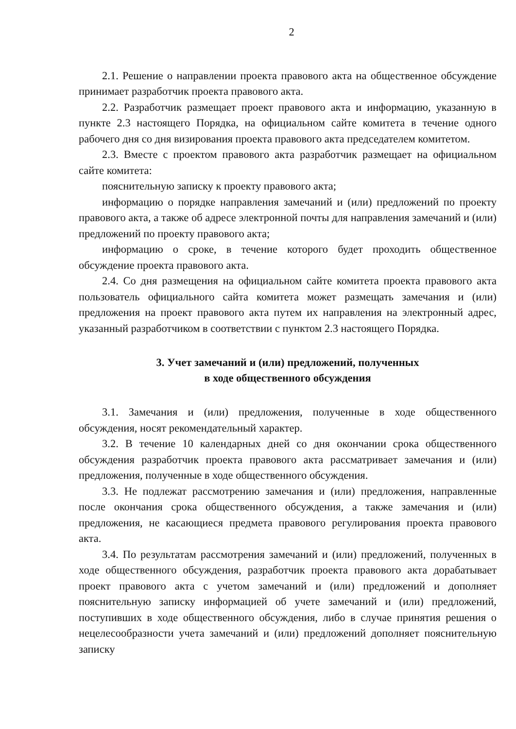2
2.1. Решение о направлении проекта правового акта на общественное обсуждение принимает разработчик проекта правового акта.
2.2. Разработчик размещает проект правового акта и информацию, указанную в пункте 2.3 настоящего Порядка, на официальном сайте комитета в течение одного рабочего дня со дня визирования проекта правового акта председателем комитетом.
2.3. Вместе с проектом правового акта разработчик размещает на официальном сайте комитета:
пояснительную записку к проекту правового акта;
информацию о порядке направления замечаний и (или) предложений по проекту правового акта, а также об адресе электронной почты для направления замечаний и (или) предложений по проекту правового акта;
информацию о сроке, в течение которого будет проходить общественное обсуждение проекта правового акта.
2.4. Со дня размещения на официальном сайте комитета проекта правового акта пользователь официального сайта комитета может размещать замечания и (или) предложения на проект правового акта путем их направления на электронный адрес, указанный разработчиком в соответствии с пунктом 2.3 настоящего Порядка.
3. Учет замечаний и (или) предложений, полученных
в ходе общественного обсуждения
3.1. Замечания и (или) предложения, полученные в ходе общественного обсуждения, носят рекомендательный характер.
3.2. В течение 10 календарных дней со дня окончании срока общественного обсуждения разработчик проекта правового акта рассматривает замечания и (или) предложения, полученные в ходе общественного обсуждения.
3.3. Не подлежат рассмотрению замечания и (или) предложения, направленные после окончания срока общественного обсуждения, а также замечания и (или) предложения, не касающиеся предмета правового регулирования проекта правового акта.
3.4. По результатам рассмотрения замечаний и (или) предложений, полученных в ходе общественного обсуждения, разработчик проекта правового акта дорабатывает проект правового акта с учетом замечаний и (или) предложений и дополняет пояснительную записку информацией об учете замечаний и (или) предложений, поступивших в ходе общественного обсуждения, либо в случае принятия решения о нецелесообразности учета замечаний и (или) предложений дополняет пояснительную записку